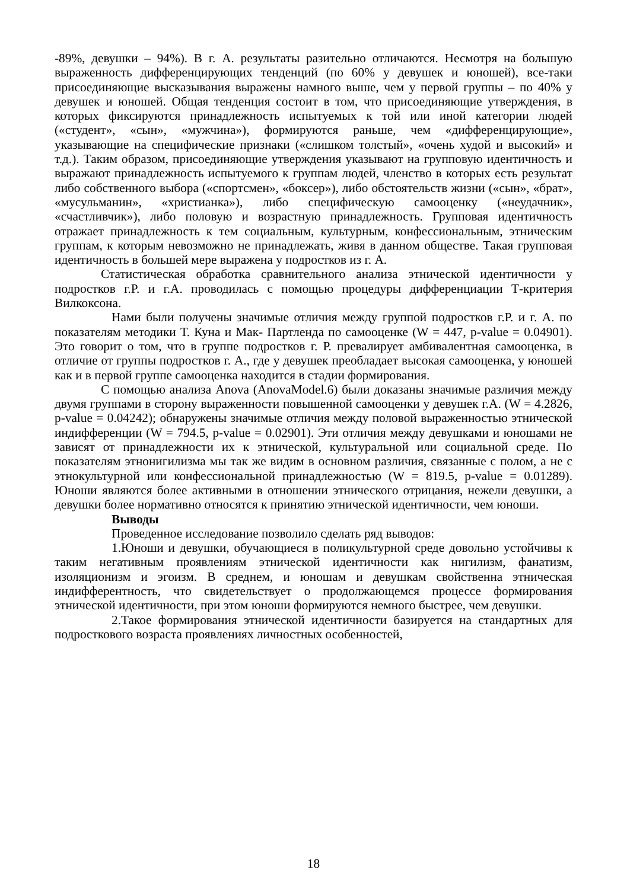-89%, девушки – 94%). В г. А. результаты разительно отличаются. Несмотря на большую выраженность дифференцирующих тенденций (по 60% у девушек и юношей), все-таки присоединяющие высказывания выражены намного выше, чем у первой группы – по 40% у девушек и юношей. Общая тенденция состоит в том, что присоединяющие утверждения, в которых фиксируются принадлежность испытуемых к той или иной категории людей («студент», «сын», «мужчина»), формируются раньше, чем «дифференцирующие», указывающие на специфические признаки («слишком толстый», «очень худой и высокий» и т.д.). Таким образом, присоединяющие утверждения указывают на групповую идентичность и выражают принадлежность испытуемого к группам людей, членство в которых есть результат либо собственного выбора («спортсмен», «боксер»), либо обстоятельств жизни («сын», «брат», «мусульманин», «христианка»), либо специфическую самооценку («неудачник», «счастливчик»), либо половую и возрастную принадлежность. Групповая идентичность отражает принадлежность к тем социальным, культурным, конфессиональным, этническим группам, к которым невозможно не принадлежать, живя в данном обществе. Такая групповая идентичность в большей мере выражена у подростков из г. А.
Статистическая обработка сравнительного анализа этнической идентичности у подростков г.Р. и г.А. проводилась с помощью процедуры дифференциации Т-критерия Вилкоксона.
Нами были получены значимые отличия между группой подростков г.Р. и г. А. по показателям методики Т. Куна и Мак- Партленда по самооценке (W = 447, p-value = 0.04901). Это говорит о том, что в группе подростков г. Р. превалирует амбивалентная самооценка, в отличие от группы подростков г. А., где у девушек преобладает высокая самооценка, у юношей как и в первой группе самооценка находится в стадии формирования.
С помощью анализа Anova (AnovaModel.6) были доказаны значимые различия между двумя группами в сторону выраженности повышенной самооценки у девушек г.А. (W = 4.2826, p-value = 0.04242); обнаружены значимые отличия между половой выраженностью этнической индифференции (W = 794.5, p-value = 0.02901). Эти отличия между девушками и юношами не зависят от принадлежности их к этнической, культуральной или социальной среде. По показателям этнонигилизма мы так же видим в основном различия, связанные с полом, а не с этнокультурной или конфессиональной принадлежностью (W = 819.5, p-value = 0.01289). Юноши являются более активными в отношении этнического отрицания, нежели девушки, а девушки более нормативно относятся к принятию этнической идентичности, чем юноши.
Выводы
Проведенное исследование позволило сделать ряд выводов:
1.Юноши и девушки, обучающиеся в поликультурной среде довольно устойчивы к таким негативным проявлениям этнической идентичности как нигилизм, фанатизм, изоляционизм и эгоизм. В среднем, и юношам и девушкам свойственна этническая индифферентность, что свидетельствует о продолжающемся процессе формирования этнической идентичности, при этом юноши формируются немного быстрее, чем девушки.
2.Такое формирования этнической идентичности базируется на стандартных для подросткового возраста проявлениях личностных особенностей,
18